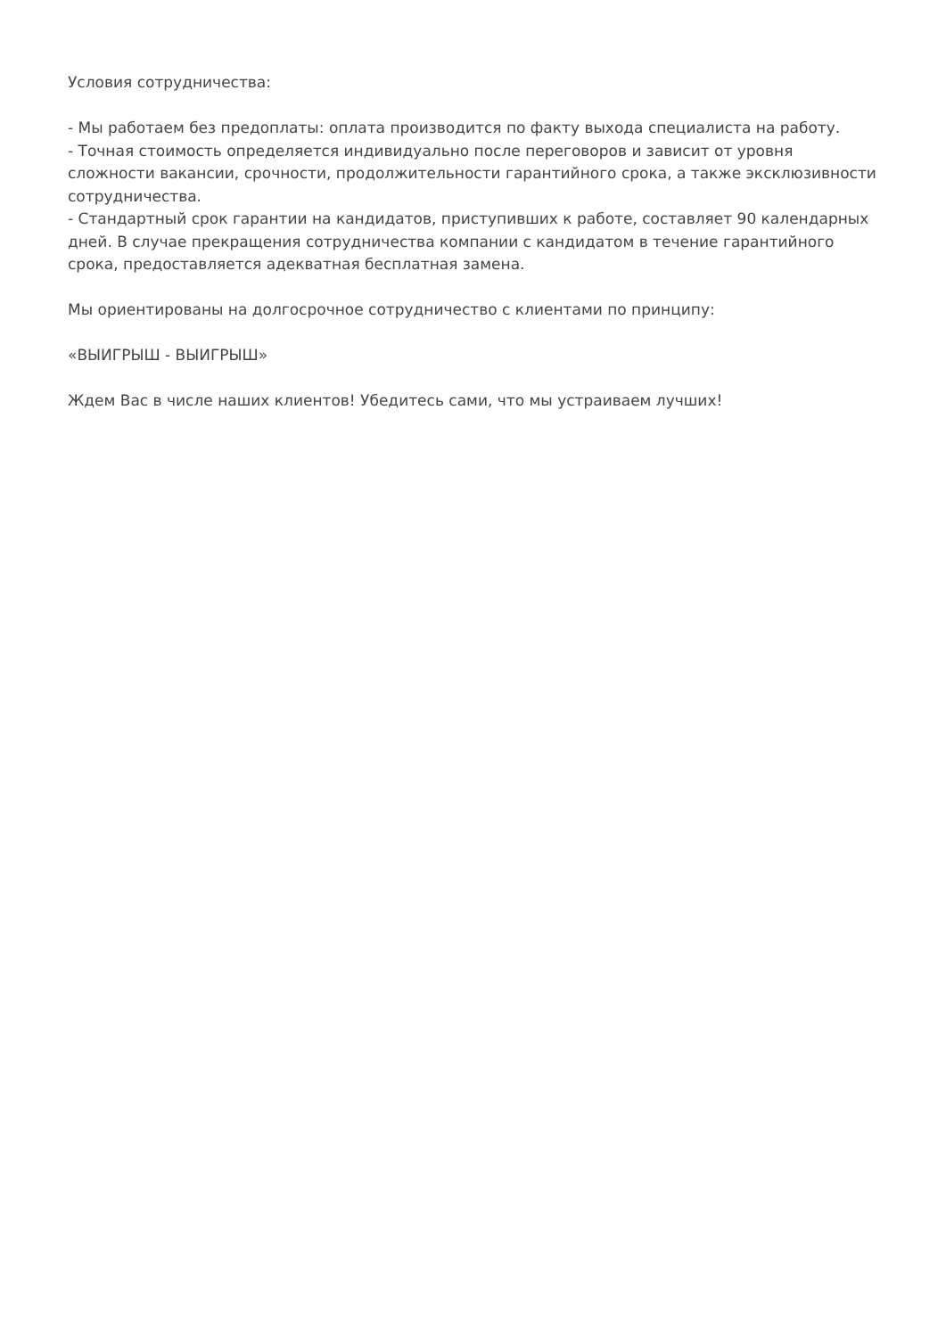Условия сотрудничества:
- Мы работаем без предоплаты: оплата производится по факту выхода специалиста на работу.
- Точная стоимость определяется индивидуально после переговоров и зависит от уровня сложности вакансии, срочности, продолжительности гарантийного срока, а также эксклюзивности сотрудничества.
- Стандартный срок гарантии на кандидатов, приступивших к работе, составляет 90 календарных дней. В случае прекращения сотрудничества компании с кандидатом в течение гарантийного срока, предоставляется адекватная бесплатная замена.
Мы ориентированы на долгосрочное сотрудничество с клиентами по принципу:
«ВЫИГРЫШ - ВЫИГРЫШ»
Ждем Вас в числе наших клиентов! Убедитесь сами, что мы устраиваем лучших!